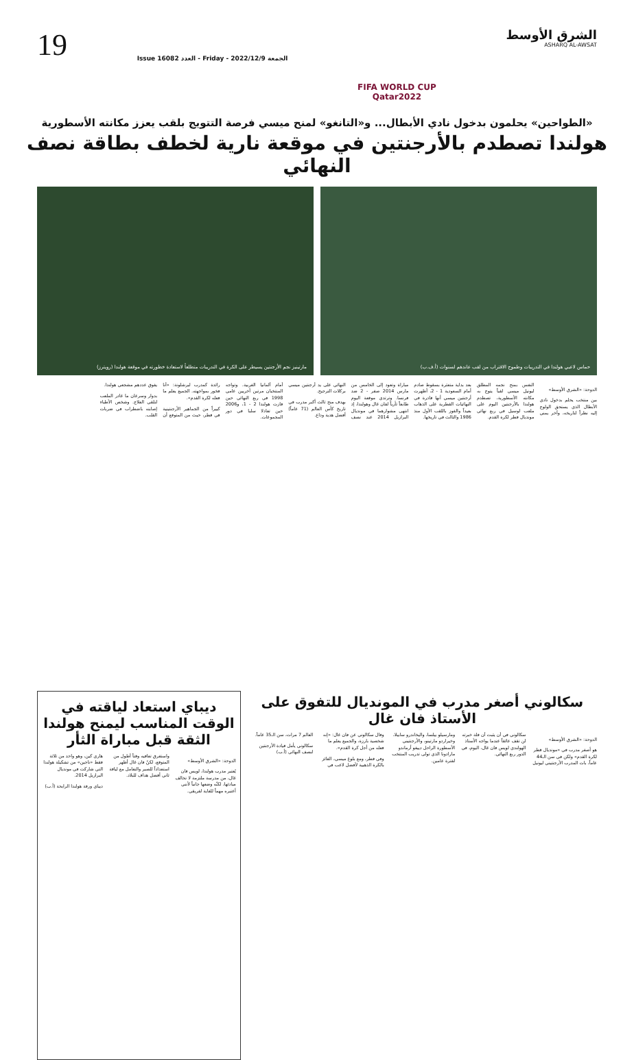19
Issue 16082 العدد - Friday - 2022/12/9 الجمعة
FIFA WORLD CUP
Qatar2022
الشرق الأوسط
ASHARQ AL-AWSAT
«الطواحين» يحلمون بدخول نادي الأبطال... و«التانغو» لمنح ميسي فرصة التتويج بلقب يعزز مكانته الأسطورية
هولندا تصطدم بالأرجنتين في موقعة نارية لخطف بطاقة نصف النهائي
حماس لاعبي هولندا في التدريبات وطموح الاقتراب من لقب عاندهم لسنوات (أ.ف.ب)
مارتينيز نجم الأرجنتين يسيطر على الكرة في التدريبات متطلعاً لاستعادة خطورته في موقعة هولندا (رويترز)
الدوحة: «الشرق الأوسط»
بين منتخب يحلم بدخول نادي الأبطال الذي يستحق الولوج إليه نظراً لتاريخه، وآخر يمني النفس بمنح نجمه المطلق ليونيل ميسي لقباً يتوج به مكانته الأسطورية، تصطدم هولندا بالأرجنتين اليوم على ملعب لوسيل في ربع نهائي مونديال قطر لكرة القدم.
بعد بداية متعثرة بسقوط صادم أمام السعودية 1 - 2، أظهرت أرجنتين ميسي أنها قادرة في النهائيات القطرية على الذهاب بعيداً والفوز باللقب الأول منذ 1986 والثالث في تاريخها.
مباراة وتعود إلى الخامس من مارس 2014 صفر - 2 ضد فرنسا. وترتدي موقعة اليوم طابعاً ثأرياً لفان غال وهولندا، إذ انتهى مشوارهما في مونديال البرازيل 2014 عند نصف النهائي على يد أرجنتين ميسي بركلات الترجيح.
بهدف منح ثالث أكبر مدرب في تاريخ كأس العالم (71 عاماً) أفضل هدية وداع.
أمام ألمانيا الغربية. وتواجه المنتخبان مرتين أخريين عامي 1998 في ربع النهائي حين فازت هولندا 2 - 1، و2006 حين تعادلا سلبا في دور المجموعات.
رائدة كمدرب لبرشلونة: «أنا فخور بمواجهته. الجميع يعلم ما فعله لكرة القدم».
كبيراً من الجماهير الأرجنتينية في قطر، حيث من المتوقع أن يفوق عددهم مشجعي هولندا.
بدوار وسرعان ما غادر الملعب لتلقي العلاج. وشخص الأطباء إصابته باضطراب في ضربات القلب.
سكالوني أصغر مدرب في المونديال للتفوق على الأستاذ فان غال
الدوحة: «الشرق الأوسط»
هو أصغر مدرب في «مونديال قطر لكرة القدم» ولكن في سن الـ44 عاماً، بات المدرب الأرجنتيني ليونيل سكالوني في أن يثبت أن قلة خبرته لن تقف عائقاً عندما يواجه الأستاذ الهولندي لويس فان غال، اليوم، في الدور ربع النهائي.
ومارسيلو بيلسا، واليخاندرو سابيلا، وخيراردو مارتينو، والأرجنتيني الأسطورة الراحل دييغو أرماندو مارادونا الذي تولى تدريب المنتخب لفترة عامين.
وقال سكالوني عن فان غال: «إنه شخصية بارزة، والجميع يعلم ما فعله من أجل كرة القدم».
وفي قطر، ومع بلوغ ميسي، الفائز بالكرة الذهبية لأفضل لاعب في العالم 7 مرات، سن الـ35 عاماً.
سكالوني يأمل قيادة الأرجنتين لنصف النهائي (أ.ب)
ديباي استعاد لياقته في الوقت المناسب ليمنح هولندا الثقة قبل مباراة الثأر
الدوحة: «الشرق الأوسط»
يُعتبر مدرب هولندا، لويس فان غال، من مدرسة ملتزمة لا تخالف مبادئها، لكنّه وضعها جانباً لأنني أعتبره مهماً للغاية لفريقي.
واستغرق تعافيه وقتاً أطول من المتوقع، لكنّ فان غال أظهر استعداداً للصبر والتعامل مع لياقة ثاني أفضل هداف للبلاد.
هاري كين، وهو واحد من ثلاثة فقط «ناجين» من تشكيلة هولندا التي شاركت في مونديال البرازيل 2014.
ديباي ورقة هولندا الرابحة (أ.ب)